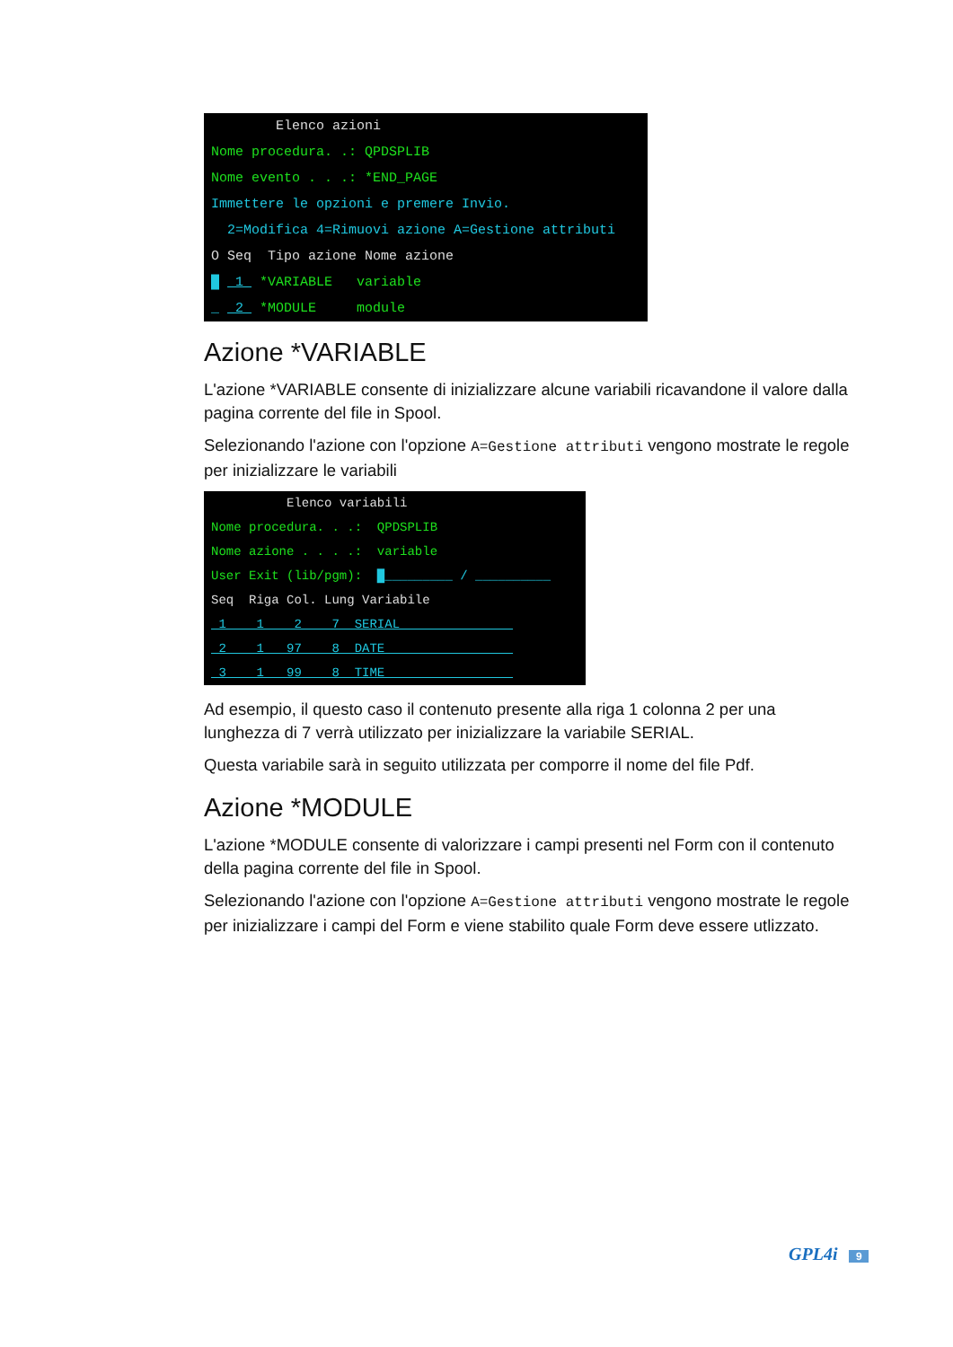Elenco azioni Nome procedura. .: QPDSPLIB Nome evento . . .: *END_PAGE Immettere le opzioni e premere Invio. 2=Modifica 4=Rimuovi azione A=Gestione attributi O Seq Tipo azione Nome azione █ 1 *VARIABLE variable _ 2 *MODULE module
Azione *VARIABLE
L'azione *VARIABLE consente di inizializzare alcune variabili ricavandone il valore dalla pagina corrente del file in Spool.
Selezionando l'azione con l'opzione A=Gestione attributi vengono mostrate le regole per inizializzare le variabili
Elenco variabili Nome procedura. . .: QPDSPLIB Nome azione . . . .: variable User Exit (lib/pgm): █_________ / __________ Seq Riga Col. Lung Variabile 1 1 2 7 SERIAL 2 1 97 8 DATE 3 1 99 8 TIME
Ad esempio, il questo caso il contenuto presente alla riga 1 colonna 2 per una lunghezza di 7 verrà utilizzato per inizializzare la variabile SERIAL.
Questa variabile sarà in seguito utilizzata per comporre il nome del file Pdf.
Azione *MODULE
L'azione *MODULE consente di valorizzare i campi presenti nel Form con il contenuto della pagina corrente del file in Spool.
Selezionando l'azione con l'opzione A=Gestione attributi vengono mostrate le regole per inizializzare i campi del Form e viene stabilito quale Form deve essere utlizzato.
GPL4i 9